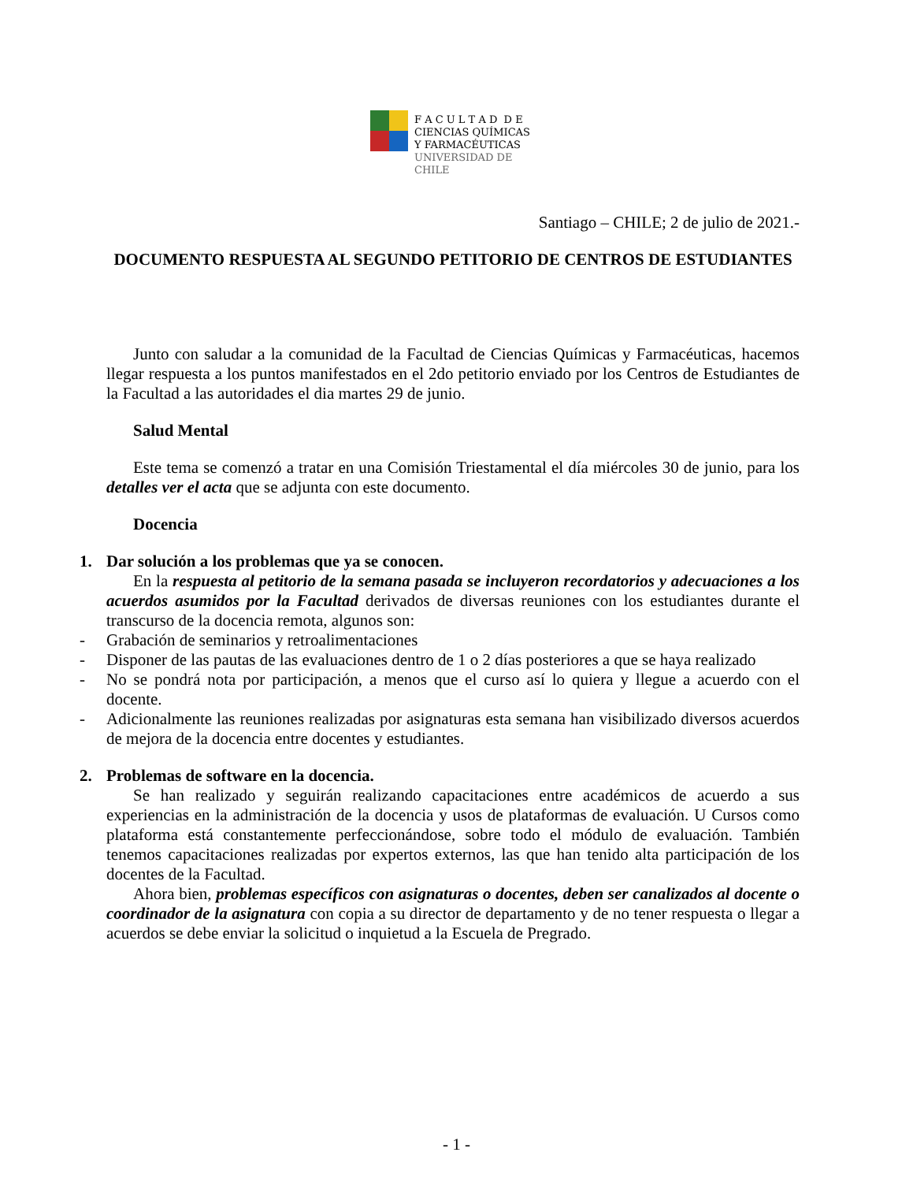F A C U L T A D D E
CIENCIAS QUÍMICAS
Y FARMACÉUTICAS
UNIVERSIDAD DE CHILE
Santiago – CHILE; 2 de julio de 2021.-
DOCUMENTO RESPUESTA AL SEGUNDO PETITORIO DE CENTROS DE ESTUDIANTES
Junto con saludar a la comunidad de la Facultad de Ciencias Químicas y Farmacéuticas, hacemos llegar respuesta a los puntos manifestados en el 2do petitorio enviado por los Centros de Estudiantes de la Facultad a las autoridades el dia martes 29 de junio.
Salud Mental
Este tema se comenzó a tratar en una Comisión Triestamental el día miércoles 30 de junio, para los detalles ver el acta que se adjunta con este documento.
Docencia
1. Dar solución a los problemas que ya se conocen.
En la respuesta al petitorio de la semana pasada se incluyeron recordatorios y adecuaciones a los acuerdos asumidos por la Facultad derivados de diversas reuniones con los estudiantes durante el transcurso de la docencia remota, algunos son:
- Grabación de seminarios y retroalimentaciones
- Disponer de las pautas de las evaluaciones dentro de 1 o 2 días posteriores a que se haya realizado
- No se pondrá nota por participación, a menos que el curso así lo quiera y llegue a acuerdo con el docente.
- Adicionalmente las reuniones realizadas por asignaturas esta semana han visibilizado diversos acuerdos de mejora de la docencia entre docentes y estudiantes.
2. Problemas de software en la docencia.
Se han realizado y seguirán realizando capacitaciones entre académicos de acuerdo a sus experiencias en la administración de la docencia y usos de plataformas de evaluación. U Cursos como plataforma está constantemente perfeccionándose, sobre todo el módulo de evaluación. También tenemos capacitaciones realizadas por expertos externos, las que han tenido alta participación de los docentes de la Facultad.
Ahora bien, problemas específicos con asignaturas o docentes, deben ser canalizados al docente o coordinador de la asignatura con copia a su director de departamento y de no tener respuesta o llegar a acuerdos se debe enviar la solicitud o inquietud a la Escuela de Pregrado.
- 1 -